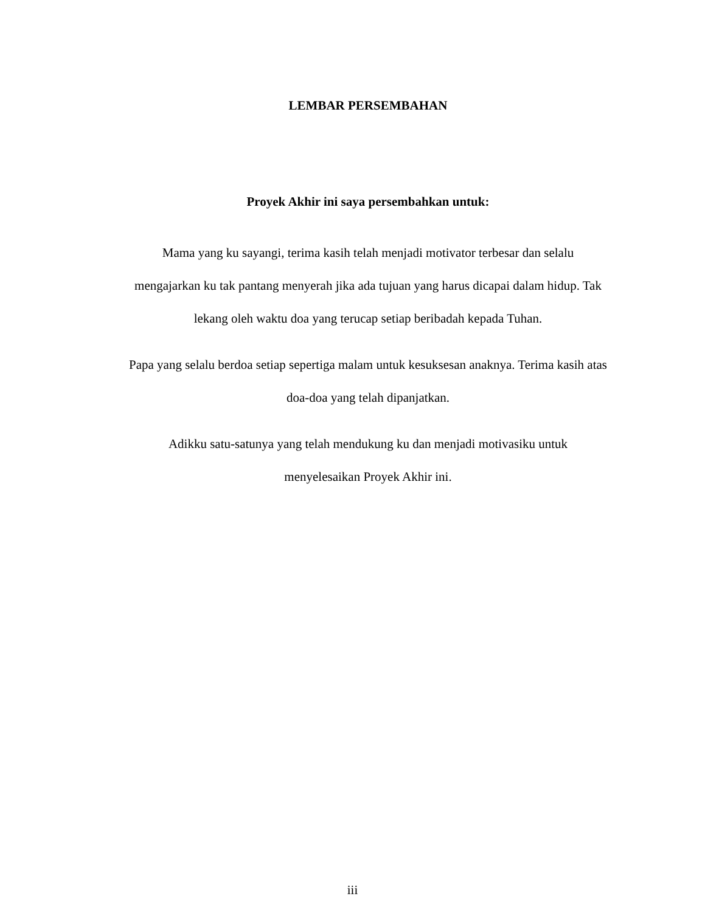LEMBAR PERSEMBAHAN
Proyek Akhir ini saya persembahkan untuk:
Mama yang ku sayangi, terima kasih telah menjadi motivator terbesar dan selalu mengajarkan ku tak pantang menyerah jika ada tujuan yang harus dicapai dalam hidup. Tak lekang oleh waktu doa yang terucap setiap beribadah kepada Tuhan.
Papa yang selalu berdoa setiap sepertiga malam untuk kesuksesan anaknya. Terima kasih atas doa-doa yang telah dipanjatkan.
Adikku satu-satunya yang telah mendukung ku dan menjadi motivasiku untuk
menyelesaikan Proyek Akhir ini.
iii